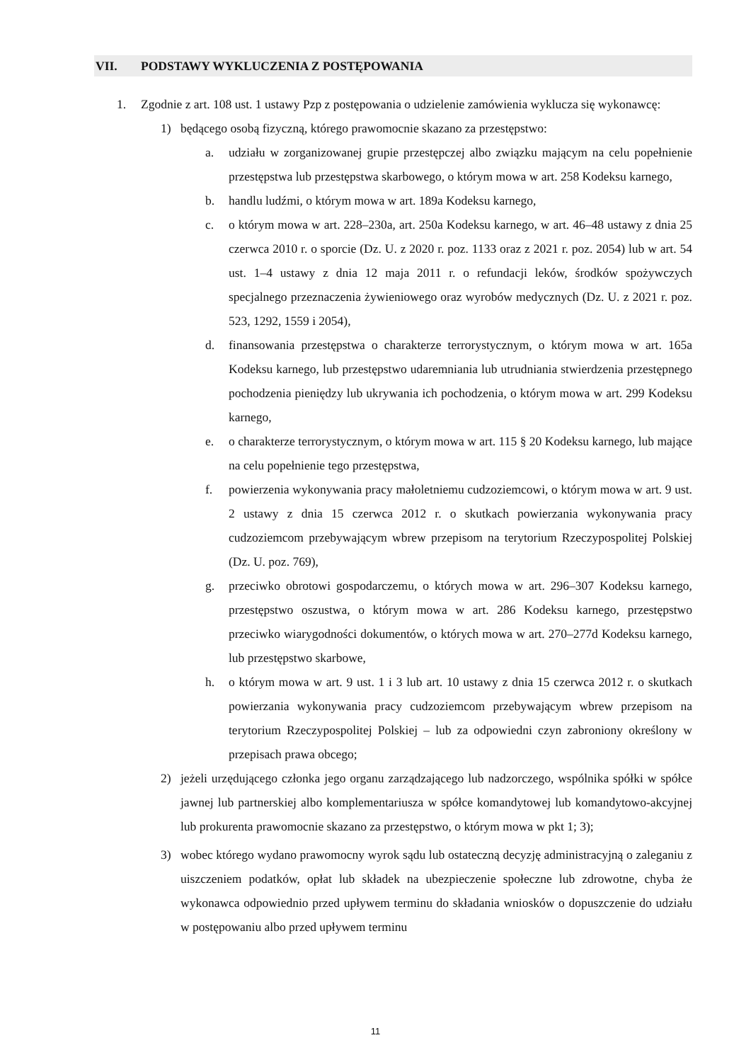VII. PODSTAWY WYKLUCZENIA Z POSTĘPOWANIA
1. Zgodnie z art. 108 ust. 1 ustawy Pzp z postępowania o udzielenie zamówienia wyklucza się wykonawcę:
1) będącego osobą fizyczną, którego prawomocnie skazano za przestępstwo:
a. udziału w zorganizowanej grupie przestępczej albo związku mającym na celu popełnienie przestępstwa lub przestępstwa skarbowego, o którym mowa w art. 258 Kodeksu karnego,
b. handlu ludźmi, o którym mowa w art. 189a Kodeksu karnego,
c. o którym mowa w art. 228–230a, art. 250a Kodeksu karnego, w art. 46–48 ustawy z dnia 25 czerwca 2010 r. o sporcie (Dz. U. z 2020 r. poz. 1133 oraz z 2021 r. poz. 2054) lub w art. 54 ust. 1–4 ustawy z dnia 12 maja 2011 r. o refundacji leków, środków spożywczych specjalnego przeznaczenia żywieniowego oraz wyrobów medycznych (Dz. U. z 2021 r. poz. 523, 1292, 1559 i 2054),
d. finansowania przestępstwa o charakterze terrorystycznym, o którym mowa w art. 165a Kodeksu karnego, lub przestępstwo udaremniania lub utrudniania stwierdzenia przestępnego pochodzenia pieniędzy lub ukrywania ich pochodzenia, o którym mowa w art. 299 Kodeksu karnego,
e. o charakterze terrorystycznym, o którym mowa w art. 115 § 20 Kodeksu karnego, lub mające na celu popełnienie tego przestępstwa,
f. powierzenia wykonywania pracy małoletniemu cudzoziemcowi, o którym mowa w art. 9 ust. 2 ustawy z dnia 15 czerwca 2012 r. o skutkach powierzania wykonywania pracy cudzoziemcom przebywającym wbrew przepisom na terytorium Rzeczypospolitej Polskiej (Dz. U. poz. 769),
g. przeciwko obrotowi gospodarczemu, o których mowa w art. 296–307 Kodeksu karnego, przestępstwo oszustwa, o którym mowa w art. 286 Kodeksu karnego, przestępstwo przeciwko wiarygodności dokumentów, o których mowa w art. 270–277d Kodeksu karnego, lub przestępstwo skarbowe,
h. o którym mowa w art. 9 ust. 1 i 3 lub art. 10 ustawy z dnia 15 czerwca 2012 r. o skutkach powierzania wykonywania pracy cudzoziemcom przebywającym wbrew przepisom na terytorium Rzeczypospolitej Polskiej – lub za odpowiedni czyn zabroniony określony w przepisach prawa obcego;
2) jeżeli urzędującego członka jego organu zarządzającego lub nadzorczego, wspólnika spółki w spółce jawnej lub partnerskiej albo komplementariusza w spółce komandytowej lub komandytowo-akcyjnej lub prokurenta prawomocnie skazano za przestępstwo, o którym mowa w pkt 1; 3);
3) wobec którego wydano prawomocny wyrok sądu lub ostateczną decyzję administracyjną o zaleganiu z uiszczeniem podatków, opłat lub składek na ubezpieczenie społeczne lub zdrowotne, chyba że wykonawca odpowiednio przed upływem terminu do składania wniosków o dopuszczenie do udziału w postępowaniu albo przed upływem terminu
11